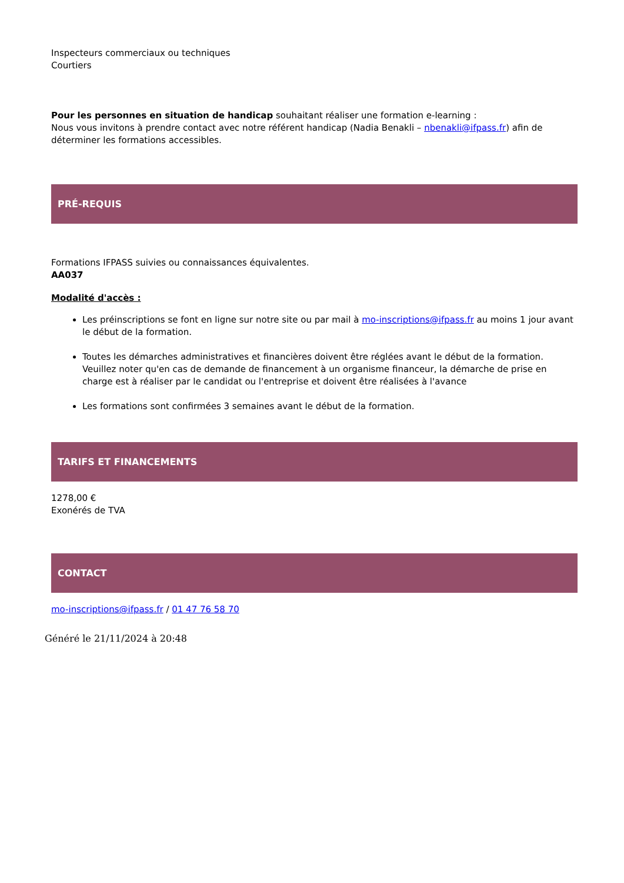Inspecteurs commerciaux ou techniques
Courtiers
Pour les personnes en situation de handicap souhaitant réaliser une formation e-learning :
Nous vous invitons à prendre contact avec notre référent handicap (Nadia Benakli – nbenakli@ifpass.fr) afin de déterminer les formations accessibles.
PRÉ-REQUIS
Formations IFPASS suivies ou connaissances équivalentes.
AA037
Modalité d'accès :
Les préinscriptions se font en ligne sur notre site ou par mail à mo-inscriptions@ifpass.fr au moins 1 jour avant le début de la formation.
Toutes les démarches administratives et financières doivent être réglées avant le début de la formation. Veuillez noter qu'en cas de demande de financement à un organisme financeur, la démarche de prise en charge est à réaliser par le candidat ou l'entreprise et doivent être réalisées à l'avance
Les formations sont confirmées 3 semaines avant le début de la formation.
TARIFS ET FINANCEMENTS
1278,00 €
Exonérés de TVA
CONTACT
mo-inscriptions@ifpass.fr / 01 47 76 58 70
Généré le 21/11/2024 à 20:48